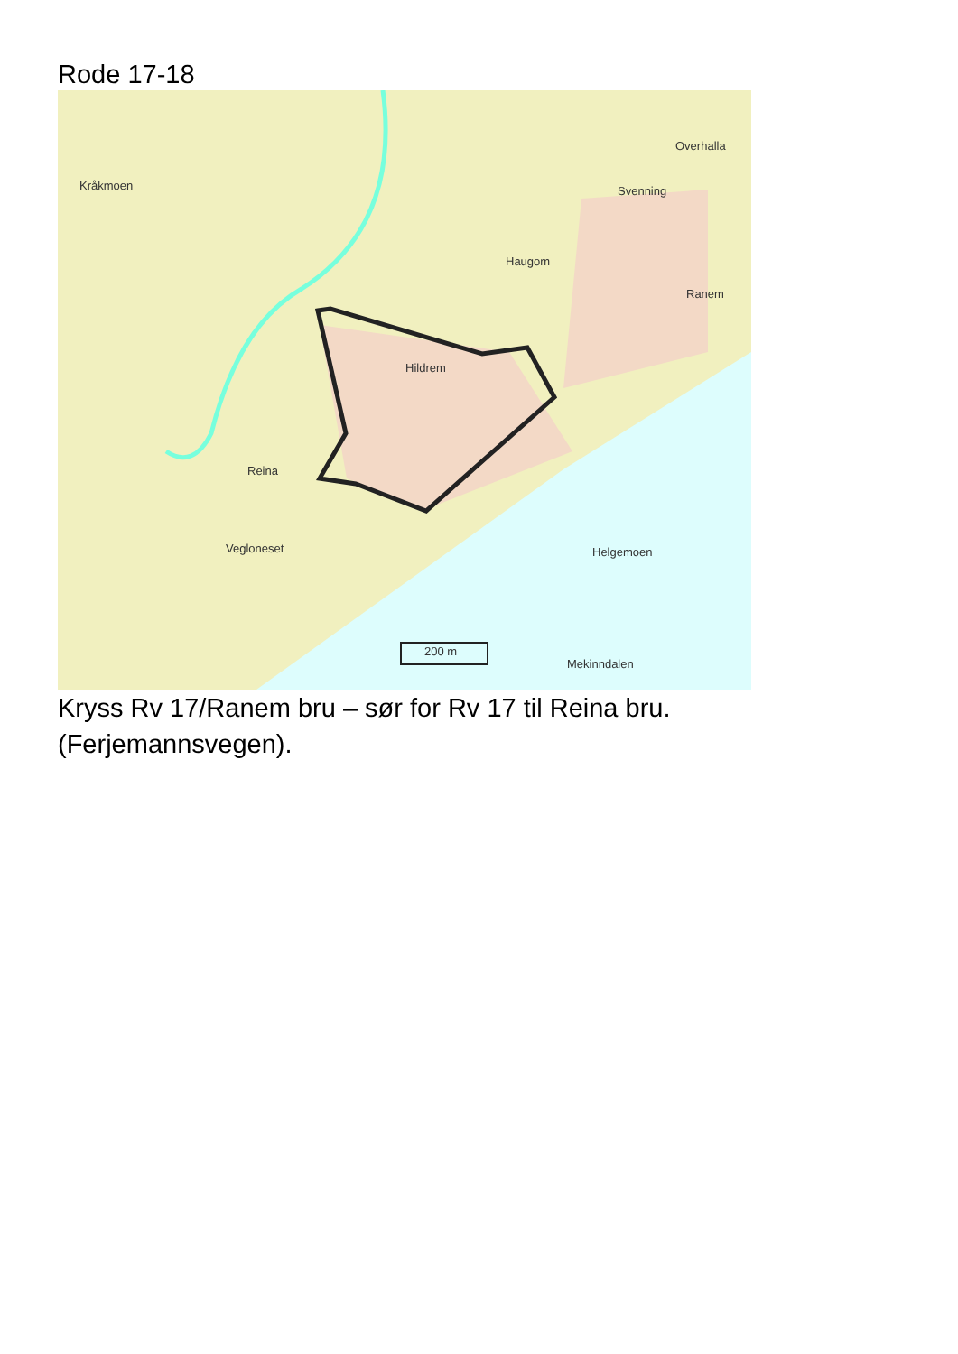Rode 17-18
Kråkmoen
Overhalla
Svenning
Haugom
Ranem
Hildrem
Reina
Vegloneset Helgemoen
200 m
Mekinndalen
Kryss Rv 17/Ranem bru – sør for Rv 17 til Reina bru.
(Ferjemannsvegen).